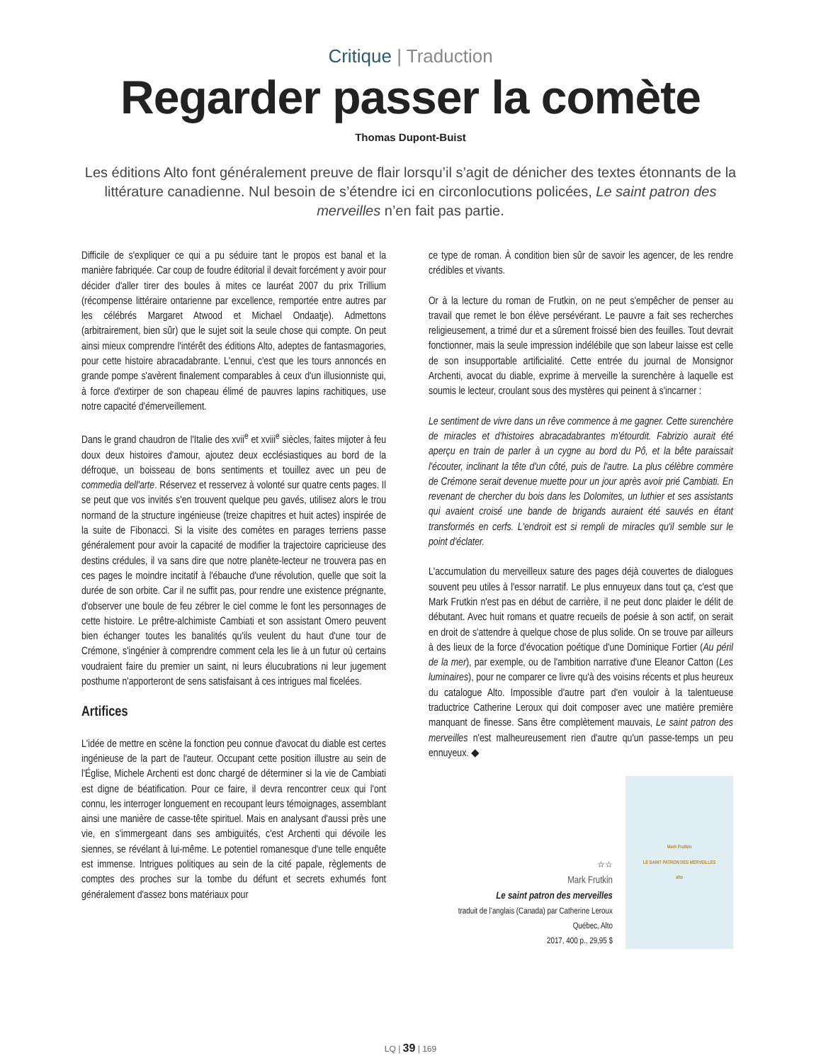Critique | Traduction
Regarder passer la comète
Thomas Dupont-Buist
Les éditions Alto font généralement preuve de flair lorsqu’il s’agit de dénicher des textes étonnants de la littérature canadienne. Nul besoin de s’étendre ici en circonlocutions policées, Le saint patron des merveilles n’en fait pas partie.
Difficile de s'expliquer ce qui a pu séduire tant le propos est banal et la manière fabriquée. Car coup de foudre éditorial il devait forcément y avoir pour décider d'aller tirer des boules à mites ce lauréat 2007 du prix Trillium (récompense littéraire ontarienne par excellence, remportée entre autres par les célébrés Margaret Atwood et Michael Ondaatje). Admettons (arbitrairement, bien sûr) que le sujet soit la seule chose qui compte. On peut ainsi mieux comprendre l'intérêt des éditions Alto, adeptes de fantasmagories, pour cette histoire abracadabrante. L'ennui, c'est que les tours annoncés en grande pompe s'avèrent finalement comparables à ceux d'un illusionniste qui, à force d'extirper de son chapeau élimé de pauvres lapins rachitiques, use notre capacité d'émerveillement.
Dans le grand chaudron de l'Italie des xvii<sup>e</sup> et xviii<sup>e</sup> siècles, faites mijoter à feu doux deux histoires d'amour, ajoutez deux ecclésiastiques au bord de la défroque, un boisseau de bons sentiments et touillez avec un peu de commedia dell'arte. Réservez et resservez à volonté sur quatre cents pages. Il se peut que vos invités s'en trouvent quelque peu gavés, utilisez alors le trou normand de la structure ingénieuse (treize chapitres et huit actes) inspirée de la suite de Fibonacci. Si la visite des comètes en parages terriens passe généralement pour avoir la capacité de modifier la trajectoire capricieuse des destins crédules, il va sans dire que notre planète-lecteur ne trouvera pas en ces pages le moindre incitatif à l'ébauche d'une révolution, quelle que soit la durée de son orbite. Car il ne suffit pas, pour rendre une existence prégnante, d'observer une boule de feu zébrer le ciel comme le font les personnages de cette histoire. Le prêtre-alchimiste Cambiati et son assistant Omero peuvent bien échanger toutes les banalités qu'ils veulent du haut d'une tour de Crémone, s'ingénier à comprendre comment cela les lie à un futur où certains voudraient faire du premier un saint, ni leurs élucubrations ni leur jugement posthume n'apporteront de sens satisfaisant à ces intrigues mal ficelées.
Artifices
L'idée de mettre en scène la fonction peu connue d'avocat du diable est certes ingénieuse de la part de l'auteur. Occupant cette position illustre au sein de l'Église, Michele Archenti est donc chargé de déterminer si la vie de Cambiati est digne de béatification. Pour ce faire, il devra rencontrer ceux qui l'ont connu, les interroger longuement en recoupant leurs témoignages, assemblant ainsi une manière de casse-tête spirituel. Mais en analysant d'aussi près une vie, en s'immergeant dans ses ambiguïtés, c'est Archenti qui dévoile les siennes, se révélant à lui-même. Le potentiel romanesque d'une telle enquête est immense. Intrigues politiques au sein de la cité papale, règlements de comptes des proches sur la tombe du défunt et secrets exhumés font généralement d'assez bons matériaux pour
ce type de roman. À condition bien sûr de savoir les agencer, de les rendre crédibles et vivants.
Or à la lecture du roman de Frutkin, on ne peut s'empêcher de penser au travail que remet le bon élève persévérant. Le pauvre a fait ses recherches religieusement, a trimé dur et a sûrement froissé bien des feuilles. Tout devrait fonctionner, mais la seule impression indélébile que son labeur laisse est celle de son insupportable artificialité. Cette entrée du journal de Monsignor Archenti, avocat du diable, exprime à merveille la surenchère à laquelle est soumis le lecteur, croulant sous des mystères qui peinent à s'incarner :
Le sentiment de vivre dans un rêve commence à me gagner. Cette surenchère de miracles et d'histoires abracadabrantes m'étourdit. Fabrizio aurait été aperçu en train de parler à un cygne au bord du Pô, et la bête paraissait l'écouter, inclinant la tête d'un côté, puis de l'autre. La plus célèbre commère de Crémone serait devenue muette pour un jour après avoir prié Cambiati. En revenant de chercher du bois dans les Dolomites, un luthier et ses assistants qui avaient croisé une bande de brigands auraient été sauvés en étant transformés en cerfs. L'endroit est si rempli de miracles qu'il semble sur le point d'éclater.
L'accumulation du merveilleux sature des pages déjà couvertes de dialogues souvent peu utiles à l'essor narratif. Le plus ennuyeux dans tout ça, c'est que Mark Frutkin n'est pas en début de carrière, il ne peut donc plaider le délit de débutant. Avec huit romans et quatre recueils de poésie à son actif, on serait en droit de s'attendre à quelque chose de plus solide. On se trouve par ailleurs à des lieux de la force d'évocation poétique d'une Dominique Fortier (Au péril de la mer), par exemple, ou de l'ambition narrative d'une Eleanor Catton (Les luminaires), pour ne comparer ce livre qu'à des voisins récents et plus heureux du catalogue Alto. Impossible d'autre part d'en vouloir à la talentueuse traductrice Catherine Leroux qui doit composer avec une matière première manquant de finesse. Sans être complètement mauvais, Le saint patron des merveilles n'est malheureusement rien d'autre qu'un passe-temps un peu ennuyeux. ◆
☆☆
Mark Frutkin
Le saint patron des merveilles
traduit de l’anglais (Canada) par Catherine Leroux
Québec, Alto
2017, 400 p., 29,95 $
Mark Frutkin
LE SAINT PATRON DES MERVEILLES
alto
LQ | 39 | 169